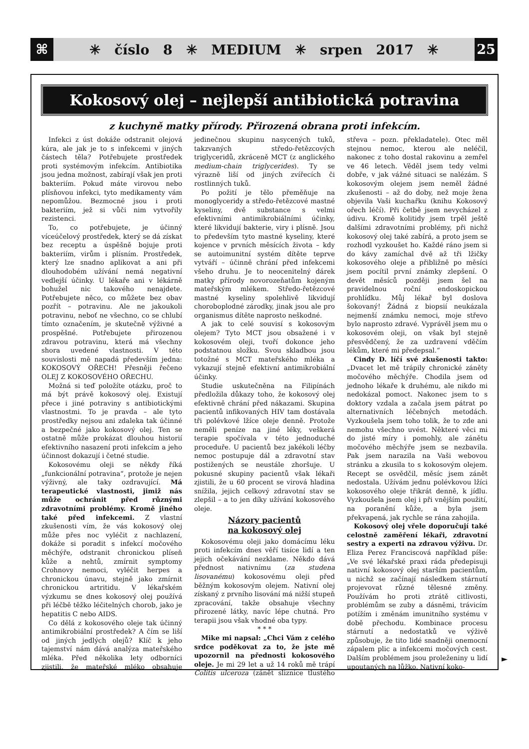⌘
✳ číslo 8 ✳ MEDIUM ✳ srpen 2017 ✳
25
Kokosový olej – nejlepší antibiotická potravina
z kuchyně matky přírody. Přirozená obrana proti infekcím.
Infekci z úst dokáže odstranit olejová kúra, ale jak je to s infekcemi v jiných částech těla? Potřebujete prostředek proti systémovým infekcím. Antibiotika jsou jedna možnost, zabírají však jen proti bakteriím. Pokud máte virovou nebo plísňovou infekci, tyto medikamenty vám nepomůžou. Bezmocné jsou i proti bakteriím, jež si vůči nim vytvořily rezistenci.
To, co potřebujete, je účinný víceúčelový prostředek, který se dá získat bez receptu a úspěšně bojuje proti bakteriím, virům i plísním. Prostředek, který lze snadno aplikovat a ani při dlouhodobém užívání nemá negativní vedlejší účinky. U lékaře ani v lékárně bohužel nic takového nenajdete. Potřebujete něco, co můžete bez obav pozřít – potravinu. Ale ne jakoukoli potravinu, neboť ne všechno, co se chlubí tímto označením, je skutečně výživné a prospěšné. Potřebujete přirozenou zdravou potravinu, která má všechny shora uvedené vlastnosti. V této souvislosti mě napadá především jedna: KOKOSOVÝ OŘECH! Přesněji řečeno OLEJ Z KOKOSOVÉHO OŘECHU.
Možná si teď položíte otázku, proč to má být právě kokosový olej. Existují přece i jiné potraviny s antibiotickými vlastnostmi. To je pravda – ale tyto prostředky nejsou ani zdaleka tak účinné a bezpečné jako kokosový olej. Ten se ostatně může prokázat dlouhou historií efektivního nasazení proti infekcím a jeho účinnost dokazují i četné studie.
Kokosovému oleji se někdy říká „funkcionální potravina“, protože je nejen výživný, ale taky ozdravující. Má terapeutické vlastnosti, jimiž nás může ochránit před různými zdravotními problémy. Kromě jiného také před infekcemi. Z vlastní zkušenosti vím, že vás kokosový olej může přes noc vyléčit z nachlazení, dokáže si poradit s infekcí močového měchýře, odstranit chronickou plíseň kůže a nehtů, zmírnit symptomy Crohnovy nemoci, vyléčit herpes a chronickou únavu, stejně jako zmírnit chronickou artritidu. V lékařském výzkumu se dnes kokosový olej používá při léčbě těžko léčitelných chorob, jako je hepatitis C nebo AIDS.
Co dělá z kokosového oleje tak účinný antimikrobiální prostředek? A čím se liší od jiných jedlých olejů? Klíč k jeho tajemství nám dává analýza mateřského mléka. Před několika lety odborníci zjistili, že mateřské mléko obsahuje jedinečnou skupinu nasycených tuků, takzvaných středo-řetězcových triglyceridů, zkráceně MCT (z anglického medium-chain triglycerides). Ty se výrazně liší od jiných zvířecích či rostlinných tuků.
Po požití je tělo přeměňuje na monoglyceridy a středo-řetězcové mastné kyseliny, dvě substance s velmi efektivními antimikrobiálními účinky, které likvidují bakterie, viry i plísně. Jsou to především tyto mastné kyseliny, které kojence v prvních měsících života – kdy se autoimunitní systém dítěte teprve vytváří – účinně chrání před infekcemi všeho druhu. Je to neocenitelný dárek matky přírody novorozeňatům kojeným mateřským mlékem. Středo-řetězcové mastné kyseliny spolehlivě likvidují choroboplodné zárodky, jinak jsou ale pro organismus dítěte naprosto neškodné.
A jak to celé souvisí s kokosovým olejem? Tyto MCT jsou obsažené i v kokosovém oleji, tvoří dokonce jeho podstatnou složku. Svou skladbou jsou totožné s MCT mateřského mléka a vykazují stejně efektivní antimikrobiální účinky.
Studie uskutečněna na Filipínách předložila důkazy toho, že kokosový olej efektivně chrání před nákazami. Skupina pacientů infikovaných HIV tam dostávala tři polévkové lžíce oleje denně. Protože neměli peníze na jiné léky, veškerá terapie spočívala v této jednoduché proceduře. U pacientů bez jakékoli léčby nemoc postupuje dál a zdravotní stav postižených se neustále zhoršuje. U pokusné skupiny pacientů však lékaři zjistili, že u 60 procent se virová hladina snížila, jejich celkový zdravotní stav se zlepšil – a to jen díky užívání kokosového oleje.
Názory pacientů
na kokosový olej
Kokosovému oleji jako domácímu léku proti infekcím dnes věří tisíce lidí a ten jejich očekávání nezklame. Někdo dává přednost nativnímu (za studena lisovanému) kokosovému oleji před běžným kokosovým olejem. Nativní olej získaný z prvního lisování má nižší stupeň zpracování, takže obsahuje všechny přirozené látky, navíc lépe chutná. Pro terapii jsou však vhodné oba typy.
* * *
Mike mi napsal: „Chci Vám z celého srdce poděkovat za to, že jste mě upozornil na přednosti kokosového oleje. Je mi 29 let a už 14 roků mě trápí Colitis ulceroza (zánět sliznice tlustého střeva – pozn. překladatele). Otec měl stejnou nemoc, kterou ale neléčil, nakonec z toho dostal rakovinu a zemřel ve 46 letech. Věděl jsem tedy velmi dobře, v jak vážné situaci se nalézám. S kokosovým olejem jsem neměl žádné zkušenosti – až do doby, než moje žena objevila Vaši kuchařku (knihu Kokosový ořech léčí). Při četbě jsem nevycházel z údivu. Kromě kolitidy jsem trpěl ještě dalšími zdravotními problémy, při nichž kokosový olej také zabírá, a proto jsem se rozhodl vyzkoušet ho. Každé ráno jsem si do kávy zamíchal dvě až tři lžičky kokosového oleje a přibližně po měsíci jsem pocítil první známky zlepšení. O devět měsíců později jsem šel na pravidelnou roční endoskopickou prohlídku. Můj lékař byl doslova šokovaný! Žádná z biopsií neukázala nejmenší známku nemoci, moje střevo bylo naprosto zdravé. Vyprávěl jsem mu o kokosovém oleji, on však byl stejně přesvědčený, že za uzdravení vděčím lékům, které mi předepsal.“
Cindy D. líčí své zkušenosti takto: „Dvacet let mě trápily chronické záněty močového měchýře. Chodila jsem od jednoho lékaře k druhému, ale nikdo mi nedokázal pomoct. Nakonec jsem to s doktory vzdala a začala jsem pátrat po alternativních léčebných metodách. Vyzkoušela jsem toho tolik, že to zde ani nemohu všechno uvést. Některé věci mi do jisté míry i pomohly, ale zánětu močového měchýře jsem se nezbavila. Pak jsem narazila na Vaši webovou stránku a zkusila to s kokosovým olejem. Recept se osvědčil, měsíc jsem zánět nedostala. Užívám jednu polévkovou lžíci kokosového oleje třikrát denně, k jídlu. Vyzkoušela jsem olej i při vnějším použití, na poranění kůže, a byla jsem překvapená, jak rychle se rána zahojila.
Kokosový olej vřele doporučují také celostně zaměření lékaři, zdravotní sestry a experti na zdravou výživu. Dr. Eliza Perez Franciscová například píše: „Ve své lékařské praxi ráda předepisuji nativní kokosový olej starším pacientům, u nichž se začínají následkem stárnutí projevovat různé tělesné změny. Používám ho proti ztrátě citlivosti, problémům se zuby a dásněmi, trávicím potížím i změnám imunitního systému v době přechodu. Kombinace procesu stárnutí a nedostatků ve výživě způsobuje, že tito lidé snadněji onemocní zápalem plic a infekcemi močových cest. Dalším problémem jsou proleženiny u lidí upoutaných na lůžko. Nativní koko-
►